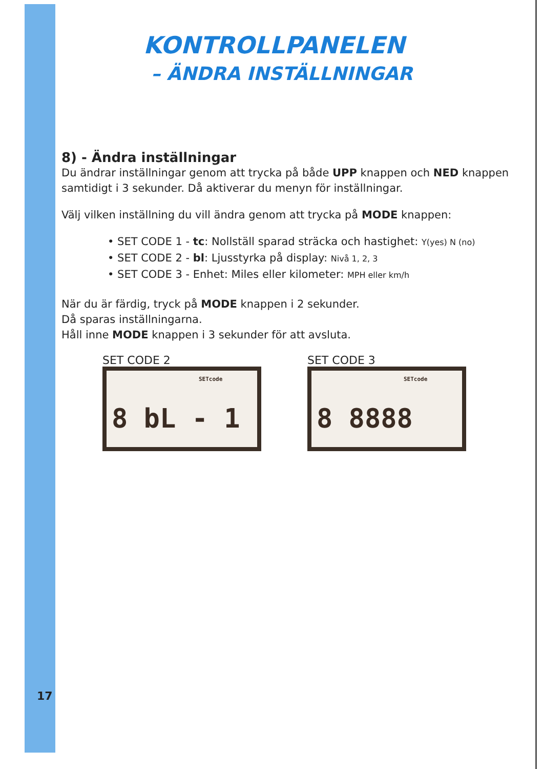KONTROLLPANELEN
– ÄNDRA INSTÄLLNINGAR
8) - Ändra inställningar
Du ändrar inställningar genom att trycka på både UPP knappen och NED knappen samtidigt i 3 sekunder. Då aktiverar du menyn för inställningar.
Välj vilken inställning du vill ändra genom att trycka på MODE knappen:
• SET CODE 1 - tc: Nollställ sparad sträcka och hastighet: Y(yes) N (no)
• SET CODE 2 - bl: Ljusstyrka på display: Nivå 1, 2, 3
• SET CODE 3 - Enhet: Miles eller kilometer: MPH eller km/h
När du är färdig, tryck på MODE knappen i 2 sekunder.
Då sparas inställningarna.
Håll inne MODE knappen i 3 sekunder för att avsluta.
SET CODE 2
SETcode
8 bL - 1
SET CODE 3
SETcode
8 8888
17